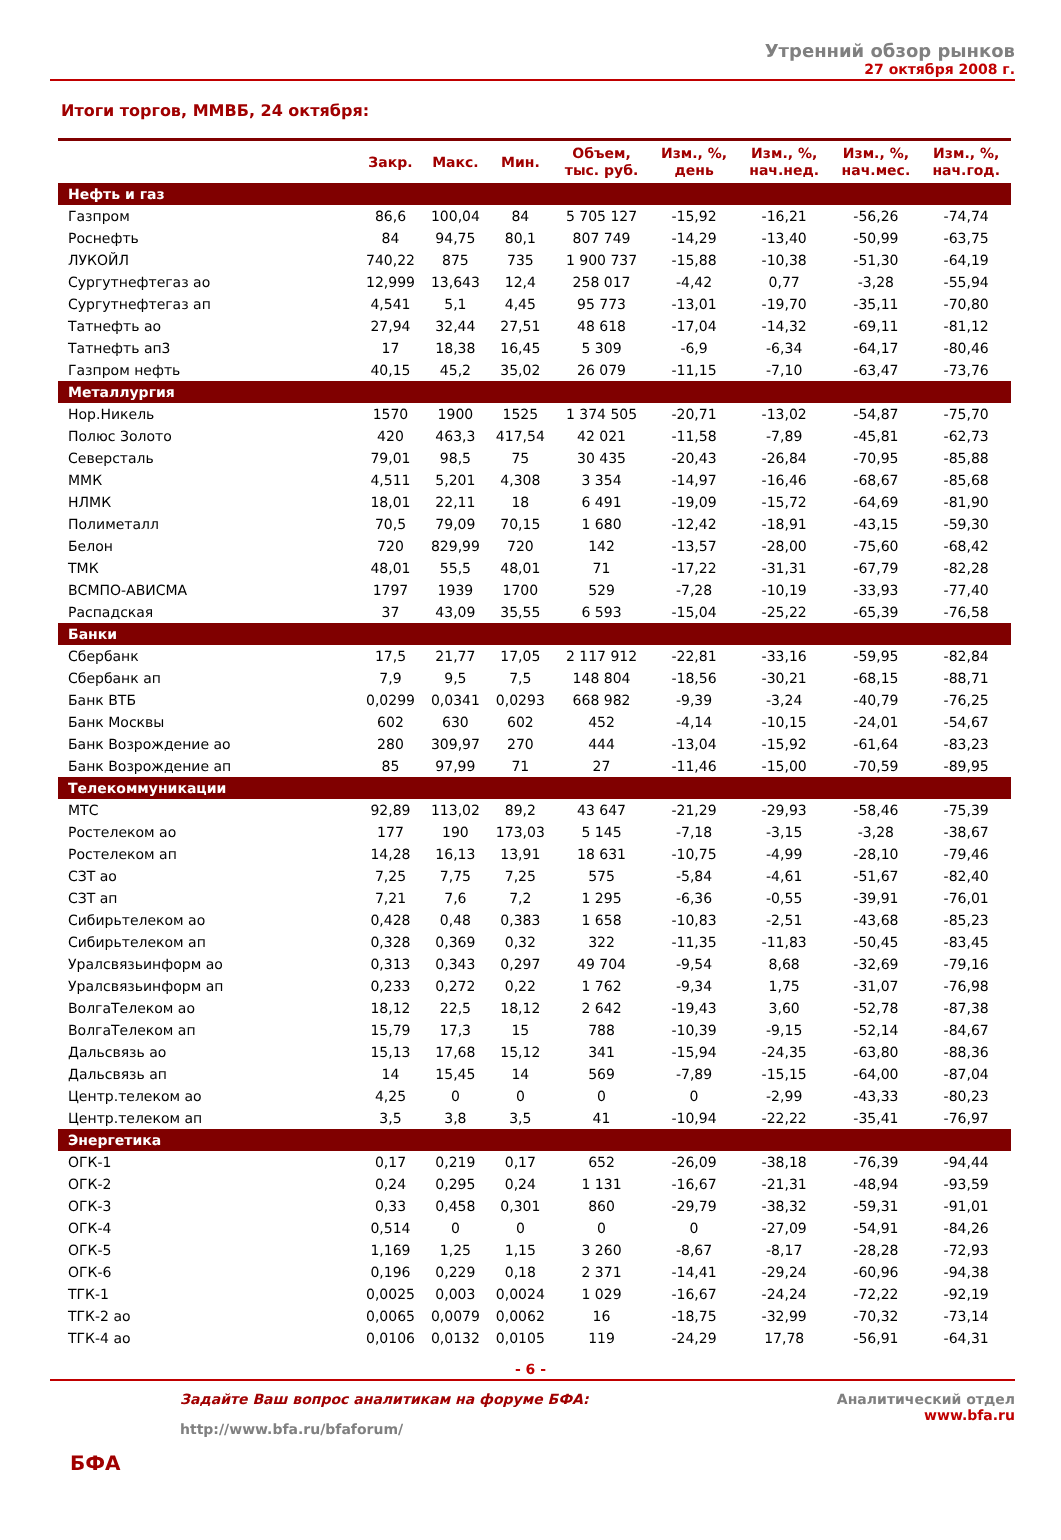Утренний обзор рынков
27 октября 2008 г.
Итоги торгов, ММВБ, 24 октября:
| | Закр. | Макс. | Мин. | Объем, тыс. руб. | Изм., %, день | Изм., %, нач.нед. | Изм., %, нач.мес. | Изм., %, нач.год. |
| --- | --- | --- | --- | --- | --- | --- | --- | --- |
| Нефть и газ | | | | | | | | |
| Газпром | 86,6 | 100,04 | 84 | 5 705 127 | -15,92 | -16,21 | -56,26 | -74,74 |
| Роснефть | 84 | 94,75 | 80,1 | 807 749 | -14,29 | -13,40 | -50,99 | -63,75 |
| ЛУКОЙЛ | 740,22 | 875 | 735 | 1 900 737 | -15,88 | -10,38 | -51,30 | -64,19 |
| Сургутнефтегаз ао | 12,999 | 13,643 | 12,4 | 258 017 | -4,42 | 0,77 | -3,28 | -55,94 |
| Сургутнефтегаз ап | 4,541 | 5,1 | 4,45 | 95 773 | -13,01 | -19,70 | -35,11 | -70,80 |
| Татнефть ао | 27,94 | 32,44 | 27,51 | 48 618 | -17,04 | -14,32 | -69,11 | -81,12 |
| Татнефть ап3 | 17 | 18,38 | 16,45 | 5 309 | -6,9 | -6,34 | -64,17 | -80,46 |
| Газпром нефть | 40,15 | 45,2 | 35,02 | 26 079 | -11,15 | -7,10 | -63,47 | -73,76 |
| Металлургия | | | | | | | | |
| Нор.Никель | 1570 | 1900 | 1525 | 1 374 505 | -20,71 | -13,02 | -54,87 | -75,70 |
| Полюс Золото | 420 | 463,3 | 417,54 | 42 021 | -11,58 | -7,89 | -45,81 | -62,73 |
| Северсталь | 79,01 | 98,5 | 75 | 30 435 | -20,43 | -26,84 | -70,95 | -85,88 |
| ММК | 4,511 | 5,201 | 4,308 | 3 354 | -14,97 | -16,46 | -68,67 | -85,68 |
| НЛМК | 18,01 | 22,11 | 18 | 6 491 | -19,09 | -15,72 | -64,69 | -81,90 |
| Полиметалл | 70,5 | 79,09 | 70,15 | 1 680 | -12,42 | -18,91 | -43,15 | -59,30 |
| Белон | 720 | 829,99 | 720 | 142 | -13,57 | -28,00 | -75,60 | -68,42 |
| ТМК | 48,01 | 55,5 | 48,01 | 71 | -17,22 | -31,31 | -67,79 | -82,28 |
| ВСМПО-АВИСМА | 1797 | 1939 | 1700 | 529 | -7,28 | -10,19 | -33,93 | -77,40 |
| Распадская | 37 | 43,09 | 35,55 | 6 593 | -15,04 | -25,22 | -65,39 | -76,58 |
| Банки | | | | | | | | |
| Сбербанк | 17,5 | 21,77 | 17,05 | 2 117 912 | -22,81 | -33,16 | -59,95 | -82,84 |
| Сбербанк ап | 7,9 | 9,5 | 7,5 | 148 804 | -18,56 | -30,21 | -68,15 | -88,71 |
| Банк ВТБ | 0,0299 | 0,0341 | 0,0293 | 668 982 | -9,39 | -3,24 | -40,79 | -76,25 |
| Банк Москвы | 602 | 630 | 602 | 452 | -4,14 | -10,15 | -24,01 | -54,67 |
| Банк Возрождение ао | 280 | 309,97 | 270 | 444 | -13,04 | -15,92 | -61,64 | -83,23 |
| Банк Возрождение ап | 85 | 97,99 | 71 | 27 | -11,46 | -15,00 | -70,59 | -89,95 |
| Телекоммуникации | | | | | | | | |
| МТС | 92,89 | 113,02 | 89,2 | 43 647 | -21,29 | -29,93 | -58,46 | -75,39 |
| Ростелеком ао | 177 | 190 | 173,03 | 5 145 | -7,18 | -3,15 | -3,28 | -38,67 |
| Ростелеком ап | 14,28 | 16,13 | 13,91 | 18 631 | -10,75 | -4,99 | -28,10 | -79,46 |
| СЗТ ао | 7,25 | 7,75 | 7,25 | 575 | -5,84 | -4,61 | -51,67 | -82,40 |
| СЗТ ап | 7,21 | 7,6 | 7,2 | 1 295 | -6,36 | -0,55 | -39,91 | -76,01 |
| Сибирьтелеком ао | 0,428 | 0,48 | 0,383 | 1 658 | -10,83 | -2,51 | -43,68 | -85,23 |
| Сибирьтелеком ап | 0,328 | 0,369 | 0,32 | 322 | -11,35 | -11,83 | -50,45 | -83,45 |
| Уралсвязьинформ ао | 0,313 | 0,343 | 0,297 | 49 704 | -9,54 | 8,68 | -32,69 | -79,16 |
| Уралсвязьинформ ап | 0,233 | 0,272 | 0,22 | 1 762 | -9,34 | 1,75 | -31,07 | -76,98 |
| ВолгаТелеком ао | 18,12 | 22,5 | 18,12 | 2 642 | -19,43 | 3,60 | -52,78 | -87,38 |
| ВолгаТелеком ап | 15,79 | 17,3 | 15 | 788 | -10,39 | -9,15 | -52,14 | -84,67 |
| Дальсвязь ао | 15,13 | 17,68 | 15,12 | 341 | -15,94 | -24,35 | -63,80 | -88,36 |
| Дальсвязь ап | 14 | 15,45 | 14 | 569 | -7,89 | -15,15 | -64,00 | -87,04 |
| Центр.телеком ао | 4,25 | 0 | 0 | 0 | 0 | -2,99 | -43,33 | -80,23 |
| Центр.телеком ап | 3,5 | 3,8 | 3,5 | 41 | -10,94 | -22,22 | -35,41 | -76,97 |
| Энергетика | | | | | | | | |
| ОГК-1 | 0,17 | 0,219 | 0,17 | 652 | -26,09 | -38,18 | -76,39 | -94,44 |
| ОГК-2 | 0,24 | 0,295 | 0,24 | 1 131 | -16,67 | -21,31 | -48,94 | -93,59 |
| ОГК-3 | 0,33 | 0,458 | 0,301 | 860 | -29,79 | -38,32 | -59,31 | -91,01 |
| ОГК-4 | 0,514 | 0 | 0 | 0 | 0 | -27,09 | -54,91 | -84,26 |
| ОГК-5 | 1,169 | 1,25 | 1,15 | 3 260 | -8,67 | -8,17 | -28,28 | -72,93 |
| ОГК-6 | 0,196 | 0,229 | 0,18 | 2 371 | -14,41 | -29,24 | -60,96 | -94,38 |
| ТГК-1 | 0,0025 | 0,003 | 0,0024 | 1 029 | -16,67 | -24,24 | -72,22 | -92,19 |
| ТГК-2 ао | 0,0065 | 0,0079 | 0,0062 | 16 | -18,75 | -32,99 | -70,32 | -73,14 |
| ТГК-4 ао | 0,0106 | 0,0132 | 0,0105 | 119 | -24,29 | 17,78 | -56,91 | -64,31 |
- 6 -
БФА
Задайте Ваш вопрос аналитикам на форуме БФА:
http://www.bfa.ru/bfaforum/
Аналитический отдел
www.bfa.ru